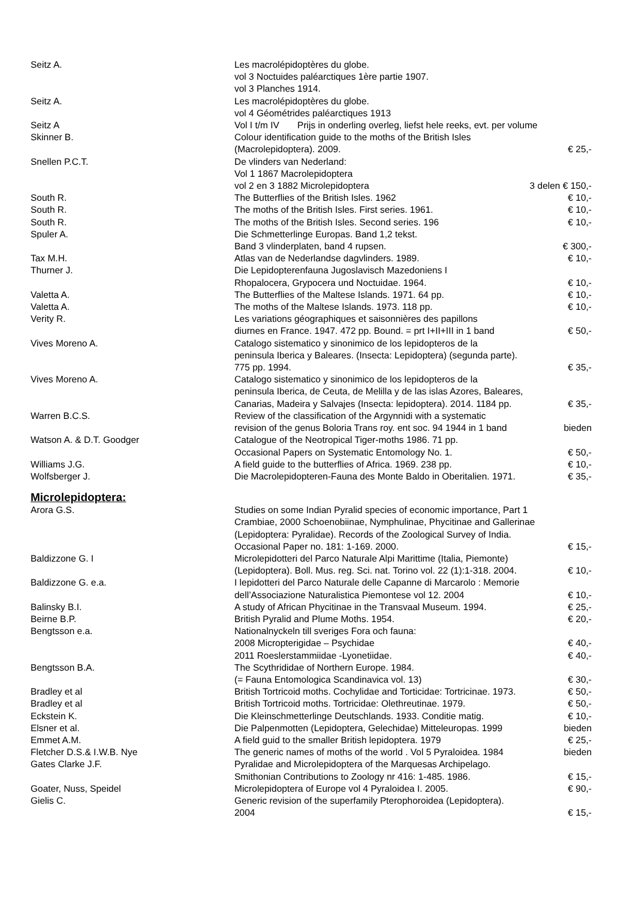| Seitz A. | Les macrolépidoptères du globe. vol 3 Noctuides paléarctiques 1ère partie 1907. vol 3 Planches 1914. | |
| Seitz A. | Les macrolépidoptères du globe. vol 4 Géométrides paléarctiques 1913 | |
| Seitz A | Vol I t/m IV Prijs in onderling overleg, liefst hele reeks, evt. per volume | |
| Skinner B. | Colour identification guide to the moths of the British Isles (Macrolepidoptera). 2009. | € 25,- |
| Snellen P.C.T. | De vlinders van Nederland: Vol 1 1867 Macrolepidoptera vol 2 en 3 1882 Microlepidoptera | 3 delen € 150,- |
| South R. | The Butterflies of the British Isles. 1962 | € 10,- |
| South R. | The moths of the British Isles. First series. 1961. | € 10,- |
| South R. | The moths of the British Isles. Second series. 196 | € 10,- |
| Spuler A. | Die Schmetterlinge Europas. Band 1,2 tekst. Band 3 vlinderplaten, band 4 rupsen. | € 300,- |
| Tax M.H. | Atlas van de Nederlandse dagvlinders. 1989. | € 10,- |
| Thurner J. | Die Lepidopterenfauna Jugoslavisch Mazedoniens I Rhopalocera, Grypocera und Noctuidae. 1964. | € 10,- |
| Valetta A. | The Butterflies of the Maltese Islands. 1971. 64 pp. | € 10,- |
| Valetta A. | The moths of the Maltese Islands. 1973. 118 pp. | € 10,- |
| Verity R. | Les variations géographiques et saisonnières des papillons diurnes en France. 1947. 472 pp. Bound. = prt I+II+III in 1 band | € 50,- |
| Vives Moreno A. | Catalogo sistematico y sinonimico de los lepidopteros de la peninsula Iberica y Baleares. (Insecta: Lepidoptera) (segunda parte). 775 pp. 1994. | € 35,- |
| Vives Moreno A. | Catalogo sistematico y sinonimico de los lepidopteros de la peninsula Iberica, de Ceuta, de Melilla y de las islas Azores, Baleares, Canarias, Madeira y Salvajes (Insecta: lepidoptera). 2014. 1184 pp. | € 35,- |
| Warren B.C.S. | Review of the classification of the Argynnidi with a systematic revision of the genus Boloria Trans roy. ent soc. 94 1944 in 1 band | bieden |
| Watson A. & D.T. Goodger | Catalogue of the Neotropical Tiger-moths 1986. 71 pp. Occasional Papers on Systematic Entomology No. 1. | € 50,- |
| Williams J.G. | A field guide to the butterflies of Africa. 1969. 238 pp. | € 10,- |
| Wolfsberger J. | Die Macrolepidopteren-Fauna des Monte Baldo in Oberitalien. 1971. | € 35,- |
Microlepidoptera:
| Arora G.S. | Studies on some Indian Pyralid species of economic importance, Part 1 Crambiae, 2000 Schoenobiinae, Nymphulinae, Phycitinae and Gallerinae (Lepidoptera: Pyralidae). Records of the Zoological Survey of India. Occasional Paper no. 181: 1-169. 2000. | € 15,- |
| Baldizzone G. I | Microlepidotteri del Parco Naturale Alpi Marittime (Italia, Piemonte) (Lepidoptera). Boll. Mus. reg. Sci. nat. Torino vol. 22 (1):1-318. 2004. | € 10,- |
| Baldizzone G. e.a. | I lepidotteri del Parco Naturale delle Capanne di Marcarolo : Memorie dell’Associazione Naturalistica Piemontese vol 12. 2004 | € 10,- |
| Balinsky B.I. | A study of African Phycitinae in the Transvaal Museum. 1994. | € 25,- |
| Beirne B.P. | British Pyralid and Plume Moths. 1954. | € 20,- |
| Bengtsson e.a. | Nationalnyckeln till sveriges Fora och fauna: 2008 Micropterigidae – Psychidae 2011 Roeslerstammiidae -Lyonetiidae. | € 40,- € 40,- |
| Bengtsson B.A. | The Scythrididae of Northern Europe. 1984. (= Fauna Entomologica Scandinavica vol. 13) | € 30,- |
| Bradley et al | British Tortricoid moths. Cochylidae and Torticidae: Tortricinae. 1973. | € 50,- |
| Bradley et al | British Tortricoid moths. Tortricidae: Olethreutinae. 1979. | € 50,- |
| Eckstein K. | Die Kleinschmetterlinge Deutschlands. 1933. Conditie matig. | € 10,- |
| Elsner et al. | Die Palpenmotten (Lepidoptera, Gelechidae) Mitteleuropas. 1999 | bieden |
| Emmet A.M. | A field guid to the smaller British lepidoptera. 1979 | € 25,- |
| Fletcher D.S.& I.W.B. Nye | The generic names of moths of the world . Vol 5 Pyraloidea. 1984 | bieden |
| Gates Clarke J.F. | Pyralidae and Microlepidoptera of the Marquesas Archipelago. Smithonian Contributions to Zoology nr 416: 1-485. 1986. | € 15,- |
| Goater, Nuss, Speidel | Microlepidoptera of Europe vol 4 Pyraloidea I. 2005. | € 90,- |
| Gielis C. | Generic revision of the superfamily Pterophoroidea (Lepidoptera). 2004 | € 15,- |